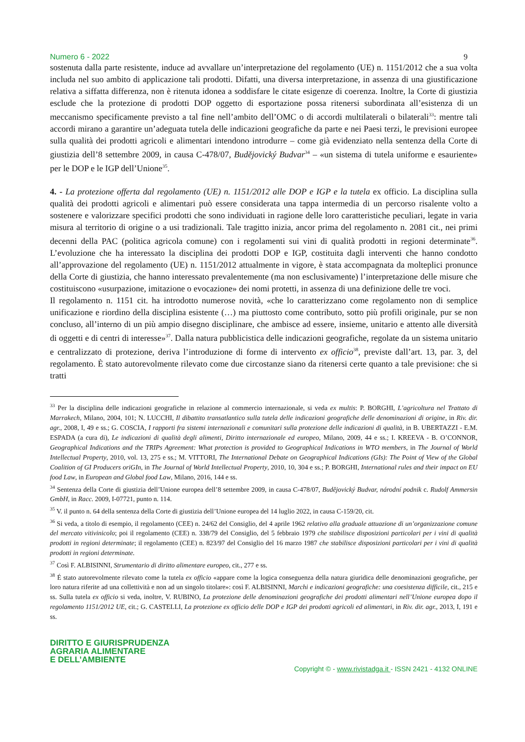Numero 6 - 2022 9
sostenuta dalla parte resistente, induce ad avvallare un’interpretazione del regolamento (UE) n. 1151/2012 che a sua volta includa nel suo ambito di applicazione tali prodotti. Difatti, una diversa interpretazione, in assenza di una giustificazione relativa a siffatta differenza, non è ritenuta idonea a soddisfare le citate esigenze di coerenza. Inoltre, la Corte di giustizia esclude che la protezione di prodotti DOP oggetto di esportazione possa ritenersi subordinata all’esistenza di un meccanismo specificamente previsto a tal fine nell’ambito dell’OMC o di accordi multilaterali o bilaterali<sup>33</sup>: mentre tali accordi mirano a garantire un’adeguata tutela delle indicazioni geografiche da parte e nei Paesi terzi, le previsioni europee sulla qualità dei prodotti agricoli e alimentari intendono introdurre – come già evidenziato nella sentenza della Corte di giustizia dell’8 settembre 2009, in causa C-478/07, Budějovický Budvar<sup>34</sup> – «un sistema di tutela uniforme e esauriente» per le DOP e le IGP dell’Unione<sup>35</sup>.
4. - La protezione offerta dal regolamento (UE) n. 1151/2012 alle DOP e IGP e la tutela ex officio. La disciplina sulla qualità dei prodotti agricoli e alimentari può essere considerata una tappa intermedia di un percorso risalente volto a sostenere e valorizzare specifici prodotti che sono individuati in ragione delle loro caratteristiche peculiari, legate in varia misura al territorio di origine o a usi tradizionali. Tale tragitto inizia, ancor prima del regolamento n. 2081 cit., nei primi decenni della PAC (politica agricola comune) con i regolamenti sui vini di qualità prodotti in regioni determinate<sup>36</sup>. L’evoluzione che ha interessato la disciplina dei prodotti DOP e IGP, costituita dagli interventi che hanno condotto all’approvazione del regolamento (UE) n. 1151/2012 attualmente in vigore, è stata accompagnata da molteplici pronunce della Corte di giustizia, che hanno interessato prevalentemente (ma non esclusivamente) l’interpretazione delle misure che costituiscono «usurpazione, imitazione o evocazione» dei nomi protetti, in assenza di una definizione delle tre voci.
Il regolamento n. 1151 cit. ha introdotto numerose novità, «che lo caratterizzano come regolamento non di semplice unificazione e riordino della disciplina esistente (…) ma piuttosto come contributo, sotto più profili originale, pur se non concluso, all’interno di un più ampio disegno disciplinare, che ambisce ad essere, insieme, unitario e attento alle diversità di oggetti e di centri di interesse»<sup>37</sup>. Dalla natura pubblicistica delle indicazioni geografiche, regolate da un sistema unitario e centralizzato di protezione, deriva l’introduzione di forme di intervento ex officio<sup>38</sup>, previste dall’art. 13, par. 3, del regolamento. È stato autorevolmente rilevato come due circostanze siano da ritenersi certe quanto a tale previsione: che si tratti
<sup>33</sup> Per la disciplina delle indicazioni geografiche in relazione al commercio internazionale, si veda ex multis: P. BORGHI, L’agricoltura nel Trattato di Marrakech, Milano, 2004, 101; N. LUCCHI, Il dibattito transatlantico sulla tutela delle indicazioni geografiche delle denominazioni di origine, in Riv. dir. agr., 2008, I, 49 e ss.; G. COSCIA, I rapporti fra sistemi internazionali e comunitari sulla protezione delle indicazioni di qualità, in B. UBERTAZZI - E.M. ESPADA (a cura di), Le indicazioni di qualità degli alimenti, Diritto internazionale ed europeo, Milano, 2009, 44 e ss.; I. KREEVA - B. O’CONNOR, Geographical Indications and the TRIPs Agreement: What protection is provided to Geographical Indications in WTO members, in The Journal of World Intellectual Property, 2010, vol. 13, 275 e ss.; M. VITTORI, The International Debate on Geographical Indications (GIs): The Point of View of the Global Coalition of GI Producers oriGIn, in The Journal of World Intellectual Property, 2010, 10, 304 e ss.; P. BORGHI, International rules and their impact on EU food Law, in European and Global food Law, Milano, 2016, 144 e ss.
<sup>34</sup> Sentenza della Corte di giustizia dell’Unione europea dell’8 settembre 2009, in causa C-478/07, Budějovický Budvar, národní podnik c. Rudolf Ammersin GmbH, in Racc. 2009, I-07721, punto n. 114.
<sup>35</sup> V. il punto n. 64 della sentenza della Corte di giustizia dell’Unione europea del 14 luglio 2022, in causa C-159/20, cit.
<sup>36</sup> Si veda, a titolo di esempio, il regolamento (CEE) n. 24/62 del Consiglio, del 4 aprile 1962 relativo alla graduale attuazione di un’organizzazione comune del mercato vitivinicolo; poi il regolamento (CEE) n. 338/79 del Consiglio, del 5 febbraio 1979 che stabilisce disposizioni particolari per i vini di qualità prodotti in regioni determinate; il regolamento (CEE) n. 823/97 del Consiglio del 16 marzo 1987 che stabilisce disposizioni particolari per i vini di qualità prodotti in regioni determinate.
<sup>37</sup> Così F. ALBISINNI, Strumentario di diritto alimentare europeo, cit., 277 e ss.
<sup>38</sup> É stato autorevolmente rilevato come la tutela ex officio «appare come la logica conseguenza della natura giuridica delle denominazioni geografiche, per loro natura riferite ad una collettività e non ad un singolo titolare»: così F. ALBISINNI, Marchi e indicazioni geografiche: una coesistenza difficile, cit., 215 e ss. Sulla tutela ex officio si veda, inoltre, V. RUBINO, La protezione delle denominazioni geografiche dei prodotti alimentari nell’Unione europea dopo il regolamento 1151/2012 UE, cit.; G. CASTELLI, La protezione ex officio delle DOP e IGP dei prodotti agricoli ed alimentari, in Riv. dir. agr., 2013, I, 191 e ss.
DIRITTO E GIURISPRUDENZA
AGRARIA ALIMENTARE
E DELL’AMBIENTE
Copyright © - www.rivistadga.it - ISSN 2421 - 4132 ONLINE